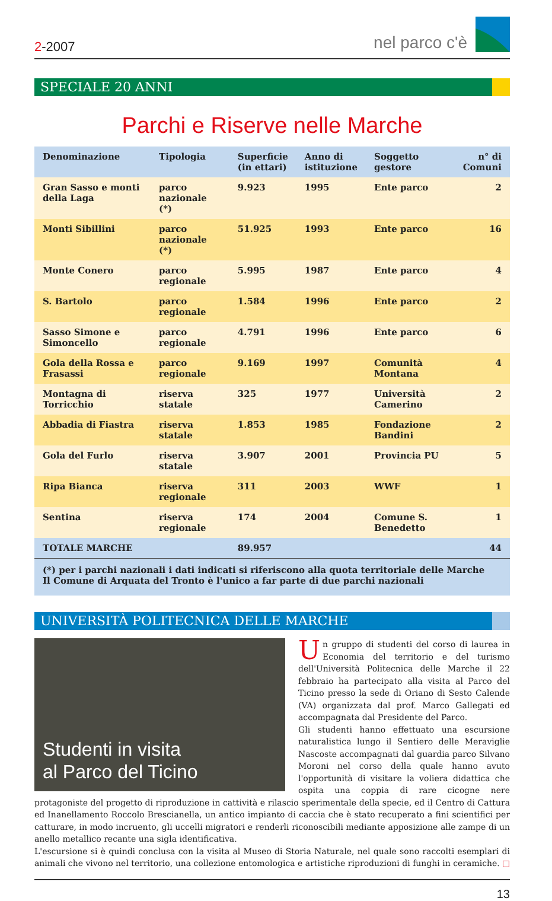2-2007
nel parco c'è
SPECIALE 20 ANNI
Parchi e Riserve nelle Marche
| Denominazione | Tipologia | Superficie (in ettari) | Anno di istituzione | Soggetto gestore | n° di Comuni |
| --- | --- | --- | --- | --- | --- |
| Gran Sasso e monti della Laga | parco nazionale (*) | 9.923 | 1995 | Ente parco | 2 |
| Monti Sibillini | parco nazionale (*) | 51.925 | 1993 | Ente parco | 16 |
| Monte Conero | parco regionale | 5.995 | 1987 | Ente parco | 4 |
| S. Bartolo | parco regionale | 1.584 | 1996 | Ente parco | 2 |
| Sasso Simone e Simoncello | parco regionale | 4.791 | 1996 | Ente parco | 6 |
| Gola della Rossa e Frasassi | parco regionale | 9.169 | 1997 | Comunità Montana | 4 |
| Montagna di Torricchio | riserva statale | 325 | 1977 | Università Camerino | 2 |
| Abbadia di Fiastra | riserva statale | 1.853 | 1985 | Fondazione Bandini | 2 |
| Gola del Furlo | riserva statale | 3.907 | 2001 | Provincia PU | 5 |
| Ripa Bianca | riserva regionale | 311 | 2003 | WWF | 1 |
| Sentina | riserva regionale | 174 | 2004 | Comune S. Benedetto | 1 |
| TOTALE MARCHE | | 89.957 | | | 44 |
(*) per i parchi nazionali i dati indicati si riferiscono alla quota territoriale delle Marche
Il Comune di Arquata del Tronto è l'unico a far parte di due parchi nazionali
UNIVERSITÀ POLITECNICA DELLE MARCHE
Studenti in visita
al Parco del Ticino
Un gruppo di studenti del corso di laurea in Economia del territorio e del turismo dell'Università Politecnica delle Marche il 22 febbraio ha partecipato alla visita al Parco del Ticino presso la sede di Oriano di Sesto Calende (VA) organizzata dal prof. Marco Gallegati ed accompagnata dal Presidente del Parco.
Gli studenti hanno effettuato una escursione naturalistica lungo il Sentiero delle Meraviglie Nascoste accompagnati dal guardia parco Silvano Moroni nel corso della quale hanno avuto l'opportunità di visitare la voliera didattica che ospita una coppia di rare cicogne nere protagoniste del progetto di riproduzione in cattività e rilascio sperimentale della specie, ed il Centro di Cattura ed Inanellamento Roccolo Brescianella, un antico impianto di caccia che è stato recuperato a fini scientifici per catturare, in modo incruento, gli uccelli migratori e renderli riconoscibili mediante apposizione alle zampe di un anello metallico recante una sigla identificativa.
L'escursione si è quindi conclusa con la visita al Museo di Storia Naturale, nel quale sono raccolti esemplari di animali che vivono nel territorio, una collezione entomologica e artistiche riproduzioni di funghi in ceramiche. □
13